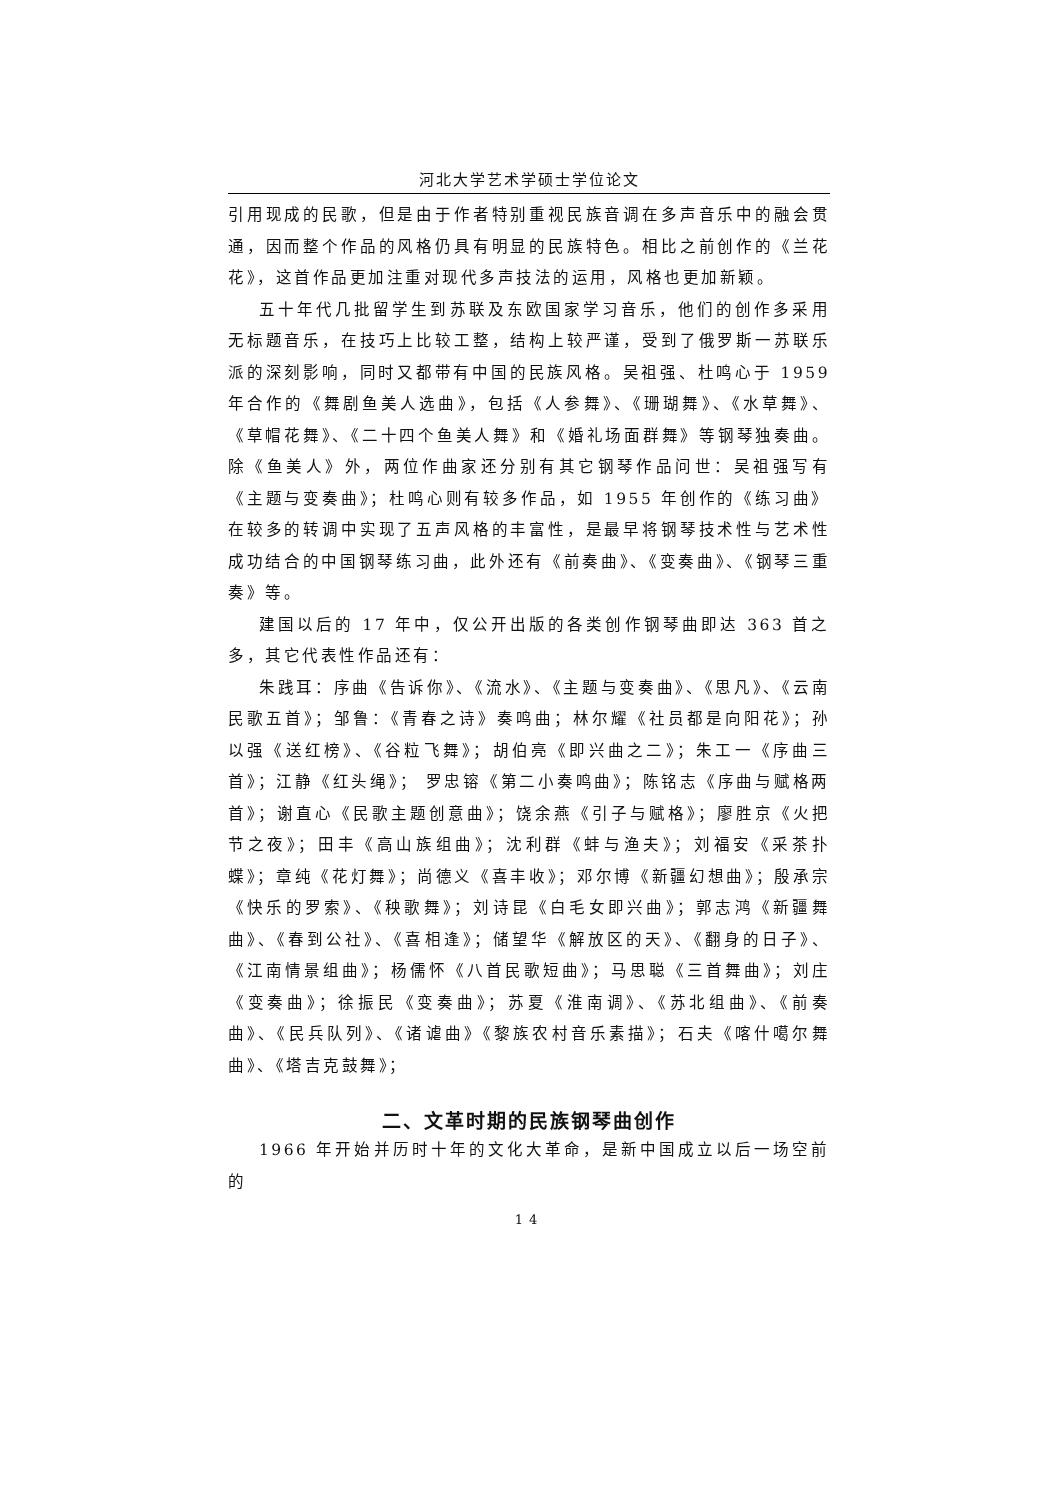河北大学艺术学硕士学位论文
引用现成的民歌，但是由于作者特别重视民族音调在多声音乐中的融会贯通，因而整个作品的风格仍具有明显的民族特色。相比之前创作的《兰花花》，这首作品更加注重对现代多声技法的运用，风格也更加新颖。
五十年代几批留学生到苏联及东欧国家学习音乐，他们的创作多采用无标题音乐，在技巧上比较工整，结构上较严谨，受到了俄罗斯一苏联乐派的深刻影响，同时又都带有中国的民族风格。吴祖强、杜鸣心于 1959 年合作的《舞剧鱼美人选曲》，包括《人参舞》、《珊瑚舞》、《水草舞》、《草帽花舞》、《二十四个鱼美人舞》和《婚礼场面群舞》等钢琴独奏曲。除《鱼美人》外，两位作曲家还分别有其它钢琴作品问世：吴祖强写有《主题与变奏曲》；杜鸣心则有较多作品，如 1955 年创作的《练习曲》在较多的转调中实现了五声风格的丰富性，是最早将钢琴技术性与艺术性成功结合的中国钢琴练习曲，此外还有《前奏曲》、《变奏曲》、《钢琴三重奏》等。
建国以后的 17 年中，仅公开出版的各类创作钢琴曲即达 363 首之多，其它代表性作品还有：
朱践耳：序曲《告诉你》、《流水》、《主题与变奏曲》、《思凡》、《云南民歌五首》；邹鲁：《青春之诗》奏鸣曲；林尔耀《社员都是向阳花》；孙以强《送红榜》、《谷粒飞舞》；胡伯亮《即兴曲之二》；朱工一《序曲三首》；江静《红头绳》； 罗忠镕《第二小奏鸣曲》；陈铭志《序曲与赋格两首》；谢直心《民歌主题创意曲》；饶余燕《引子与赋格》；廖胜京《火把节之夜》；田丰《高山族组曲》；沈利群《蚌与渔夫》；刘福安《采茶扑蝶》；章纯《花灯舞》；尚德义《喜丰收》；邓尔博《新疆幻想曲》；殷承宗《快乐的罗索》、《秧歌舞》；刘诗昆《白毛女即兴曲》；郭志鸿《新疆舞曲》、《春到公社》、《喜相逢》；储望华《解放区的天》、《翻身的日子》、《江南情景组曲》；杨儒怀《八首民歌短曲》；马思聪《三首舞曲》；刘庄《变奏曲》；徐振民《变奏曲》；苏夏《淮南调》、《苏北组曲》、《前奏曲》、《民兵队列》、《诸谑曲》《黎族农村音乐素描》；石夫《喀什噶尔舞曲》、《塔吉克鼓舞》；
二、文革时期的民族钢琴曲创作
1966 年开始并历时十年的文化大革命，是新中国成立以后一场空前的
14